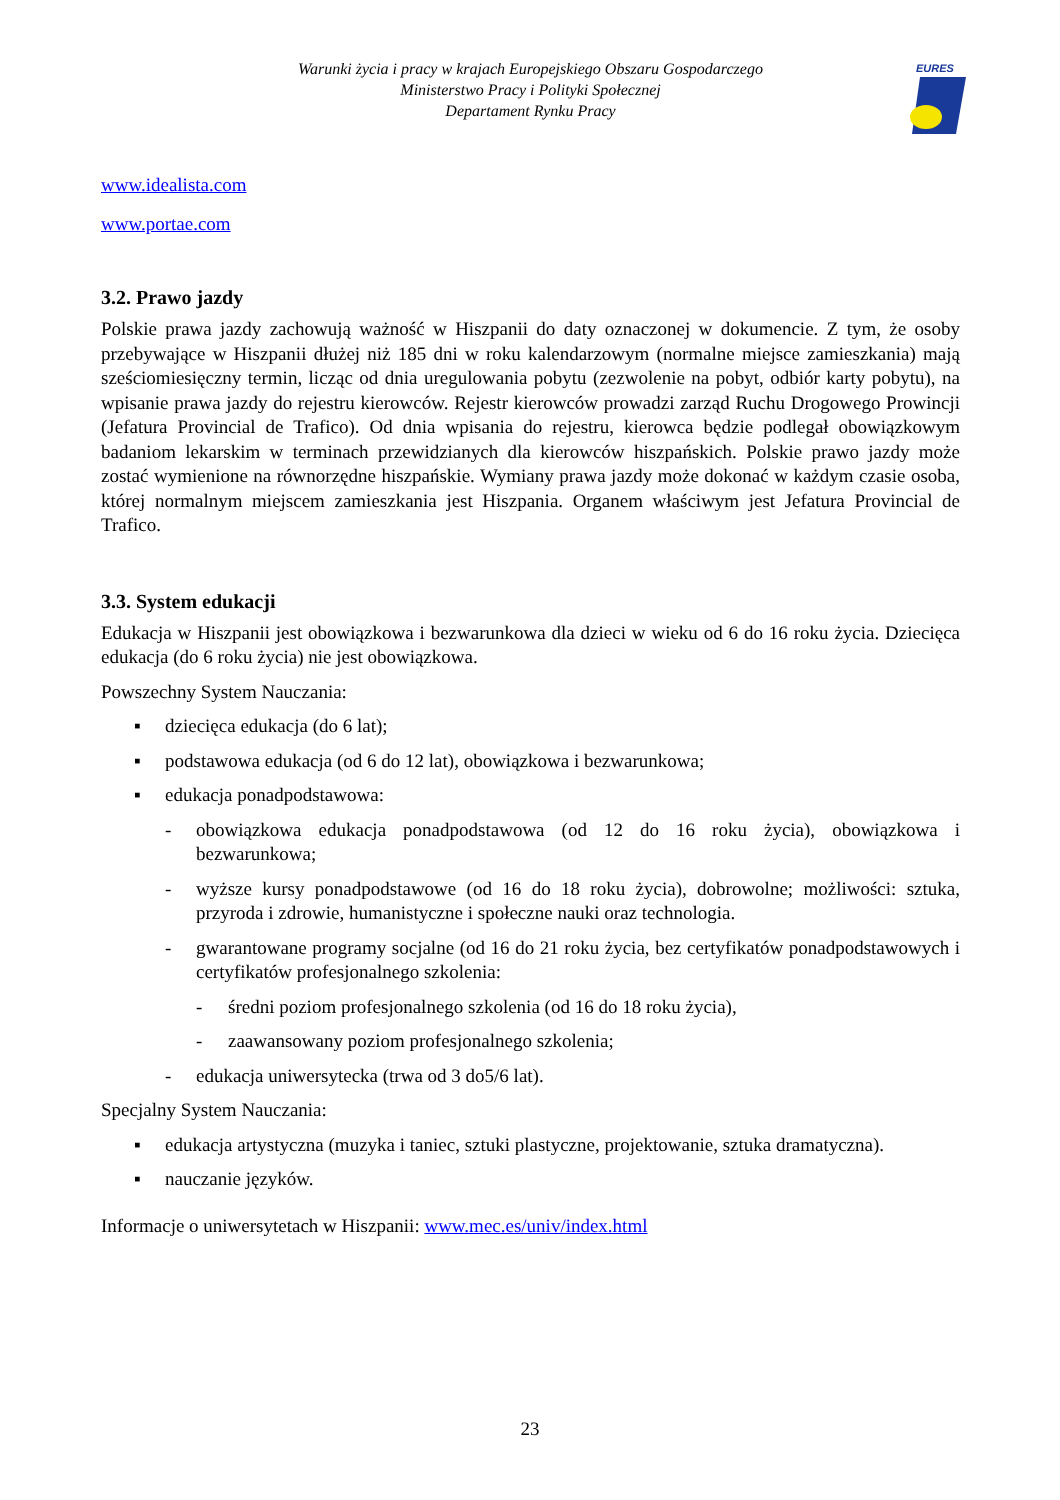Warunki życia i pracy w krajach Europejskiego Obszaru Gospodarczego
Ministerstwo Pracy i Polityki Społecznej
Departament Rynku Pracy
EURES
www.idealista.com
www.portae.com
3.2. Prawo jazdy
Polskie prawa jazdy zachowują ważność w Hiszpanii do daty oznaczonej w dokumencie. Z tym, że osoby przebywające w Hiszpanii dłużej niż 185 dni w roku kalendarzowym (normalne miejsce zamieszkania) mają sześciomiesięczny termin, licząc od dnia uregulowania pobytu (zezwolenie na pobyt, odbiór karty pobytu), na wpisanie prawa jazdy do rejestru kierowców. Rejestr kierowców prowadzi zarząd Ruchu Drogowego Prowincji (Jefatura Provincial de Trafico). Od dnia wpisania do rejestru, kierowca będzie podlegał obowiązkowym badaniom lekarskim w terminach przewidzianych dla kierowców hiszpańskich. Polskie prawo jazdy może zostać wymienione na równorzędne hiszpańskie. Wymiany prawa jazdy może dokonać w każdym czasie osoba, której normalnym miejscem zamieszkania jest Hiszpania. Organem właściwym jest Jefatura Provincial de Trafico.
3.3. System edukacji
Edukacja w Hiszpanii jest obowiązkowa i bezwarunkowa dla dzieci w wieku od 6 do 16 roku życia. Dziecięca edukacja (do 6 roku życia) nie jest obowiązkowa.
Powszechny System Nauczania:
▪ dziecięca edukacja (do 6 lat);
▪ podstawowa edukacja (od 6 do 12 lat), obowiązkowa i bezwarunkowa;
▪ edukacja ponadpodstawowa:
- obowiązkowa edukacja ponadpodstawowa (od 12 do 16 roku życia), obowiązkowa i bezwarunkowa;
- wyższe kursy ponadpodstawowe (od 16 do 18 roku życia), dobrowolne; możliwości: sztuka, przyroda i zdrowie, humanistyczne i społeczne nauki oraz technologia.
- gwarantowane programy socjalne (od 16 do 21 roku życia, bez certyfikatów ponadpodstawowych i certyfikatów profesjonalnego szkolenia:
- średni poziom profesjonalnego szkolenia (od 16 do 18 roku życia),
- zaawansowany poziom profesjonalnego szkolenia;
- edukacja uniwersytecka (trwa od 3 do5/6 lat).
Specjalny System Nauczania:
▪ edukacja artystyczna (muzyka i taniec, sztuki plastyczne, projektowanie, sztuka dramatyczna).
▪ nauczanie języków.
Informacje o uniwersytetach w Hiszpanii: www.mec.es/univ/index.html
23